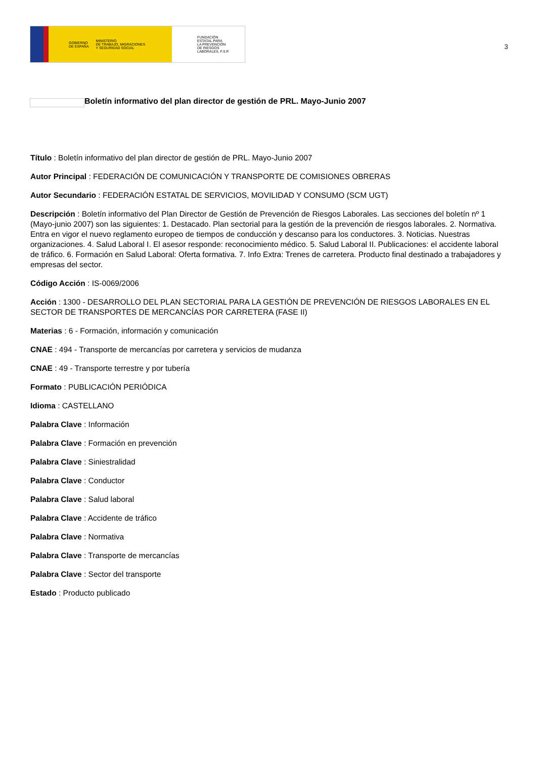GOBIERNO
DE ESPAÑA MINISTERIO
DE TRABAJO, MIGRACIONES
Y SEGURIDAD SOCIAL
FUNDACIÓN
ESTATAL PARA
LA PREVENCIÓN
DE RIESGOS
LABORALES, F.S.P.
3
Boletín informativo del plan director de gestión de PRL. Mayo-Junio 2007
Título : Boletín informativo del plan director de gestión de PRL. Mayo-Junio 2007
Autor Principal : FEDERACIÓN DE COMUNICACIÓN Y TRANSPORTE DE COMISIONES OBRERAS
Autor Secundario : FEDERACIÓN ESTATAL DE SERVICIOS, MOVILIDAD Y CONSUMO (SCM UGT)
Descripción : Boletín informativo del Plan Director de Gestión de Prevención de Riesgos Laborales. Las secciones del boletín nº 1 (Mayo-junio 2007) son las siguientes: 1. Destacado. Plan sectorial para la gestión de la prevención de riesgos laborales. 2. Normativa. Entra en vigor el nuevo reglamento europeo de tiempos de conducción y descanso para los conductores. 3. Noticias. Nuestras organizaciones. 4. Salud Laboral I. El asesor responde: reconocimiento médico. 5. Salud Laboral II. Publicaciones: el accidente laboral de tráfico. 6. Formación en Salud Laboral: Oferta formativa. 7. Info Extra: Trenes de carretera. Producto final destinado a trabajadores y empresas del sector.
Código Acción : IS-0069/2006
Acción : 1300 - DESARROLLO DEL PLAN SECTORIAL PARA LA GESTIÓN DE PREVENCIÓN DE RIESGOS LABORALES EN EL SECTOR DE TRANSPORTES DE MERCANCÍAS POR CARRETERA (FASE II)
Materias : 6 - Formación, información y comunicación
CNAE : 494 - Transporte de mercancías por carretera y servicios de mudanza
CNAE : 49 - Transporte terrestre y por tubería
Formato : PUBLICACIÓN PERIÓDICA
Idioma : CASTELLANO
Palabra Clave : Información
Palabra Clave : Formación en prevención
Palabra Clave : Siniestralidad
Palabra Clave : Conductor
Palabra Clave : Salud laboral
Palabra Clave : Accidente de tráfico
Palabra Clave : Normativa
Palabra Clave : Transporte de mercancías
Palabra Clave : Sector del transporte
Estado : Producto publicado